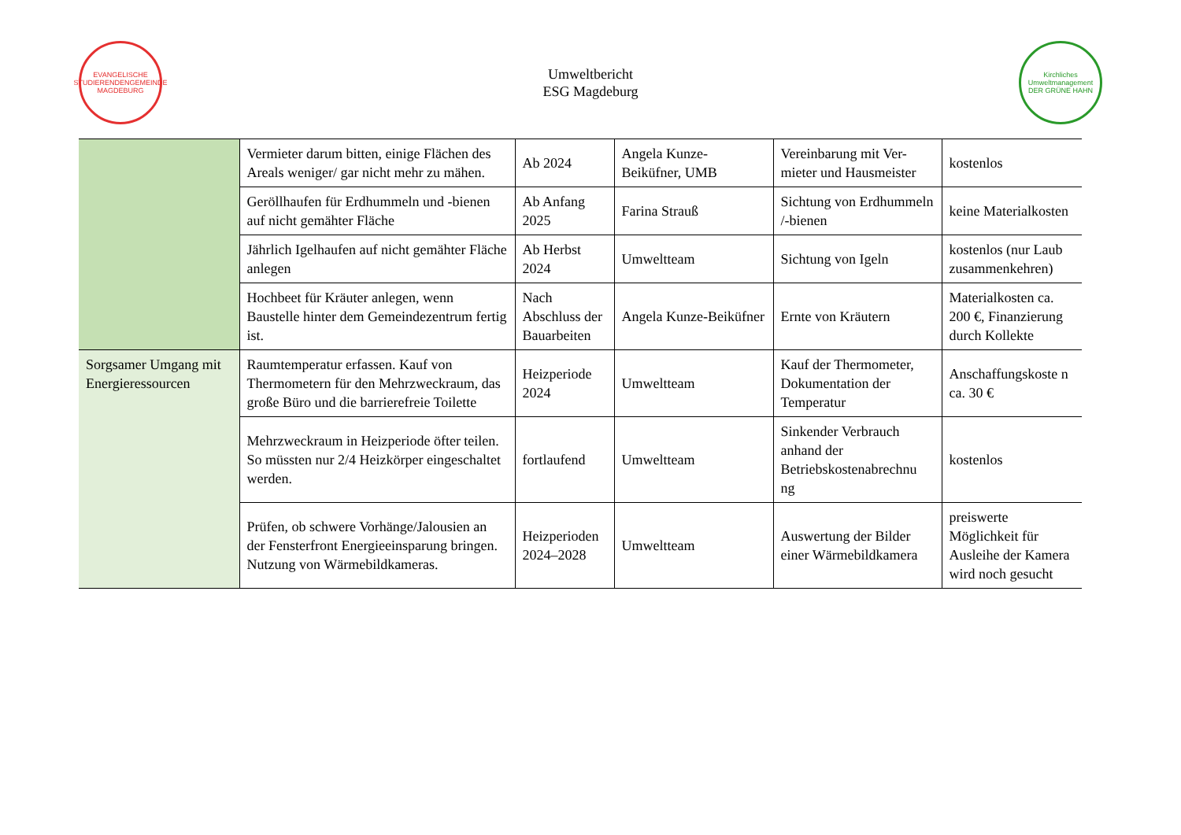EVANGELISCHE STUDIERENDENGEMEINDE MAGDEBURG
Umweltbericht
ESG Magdeburg
Kirchliches Umweltmanagement DER GRÜNE HAHN
| | Vermieter darum bitten, einige Flächen des Areals weniger/ gar nicht mehr zu mähen. | Ab 2024 | Angela Kunze-Beiküfner, UMB | Vereinbarung mit Ver-mieter und Hausmeister | kostenlos |
| | Geröllhaufen für Erdhummeln und -bienen auf nicht gemähter Fläche | Ab Anfang 2025 | Farina Strauß | Sichtung von Erdhummeln /-bienen | keine Materialkosten |
| | Jährlich Igelhaufen auf nicht gemähter Fläche anlegen | Ab Herbst 2024 | Umweltteam | Sichtung von Igeln | kostenlos (nur Laub zusammenkehren) |
| | Hochbeet für Kräuter anlegen, wenn Baustelle hinter dem Gemeindezentrum fertig ist. | Nach Abschluss der Bauarbeiten | Angela Kunze-Beiküfner | Ernte von Kräutern | Materialkosten ca. 200 €, Finanzierung durch Kollekte |
| Sorgsamer Umgang mit Energieressourcen | Raumtemperatur erfassen. Kauf von Thermometern für den Mehrzweckraum, das große Büro und die barrierefreie Toilette | Heizperiode 2024 | Umweltteam | Kauf der Thermometer, Dokumentation der Temperatur | Anschaffungskoste n ca. 30 € |
| | Mehrzweckraum in Heizperiode öfter teilen. So müssten nur 2/4 Heizkörper eingeschaltet werden. | fortlaufend | Umweltteam | Sinkender Verbrauch anhand der Betriebskostenabrechnu ng | kostenlos |
| | Prüfen, ob schwere Vorhänge/Jalousien an der Fensterfront Energieeinsparung bringen. Nutzung von Wärmebildkameras. | Heizperioden 2024–2028 | Umweltteam | Auswertung der Bilder einer Wärmebildkamera | preiswerte Möglichkeit für Ausleihe der Kamera wird noch gesucht |